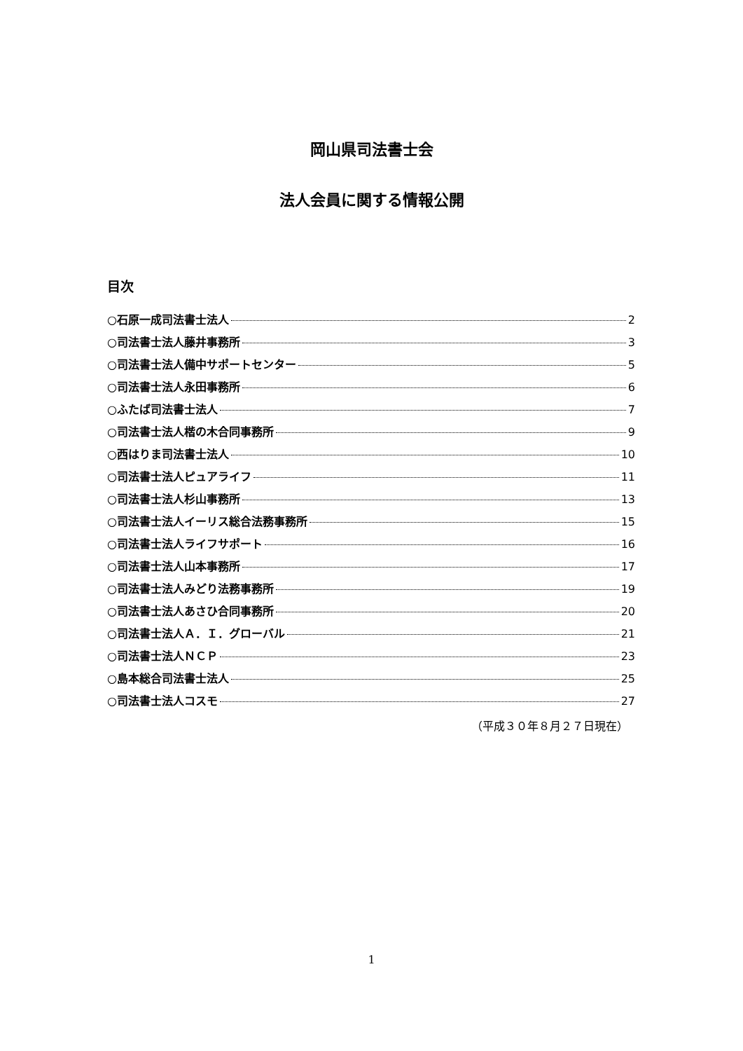岡山県司法書士会
法人会員に関する情報公開
目次
○石原一成司法書士法人 2
○司法書士法人藤井事務所 3
○司法書士法人備中サポートセンター 5
○司法書士法人永田事務所 6
○ふたば司法書士法人 7
○司法書士法人楷の木合同事務所 9
○西はりま司法書士法人 10
○司法書士法人ピュアライフ 11
○司法書士法人杉山事務所 13
○司法書士法人イーリス総合法務事務所 15
○司法書士法人ライフサポート 16
○司法書士法人山本事務所 17
○司法書士法人みどり法務事務所 19
○司法書士法人あさひ合同事務所 20
○司法書士法人Ａ．Ｉ．グローバル 21
○司法書士法人ＮＣＰ 23
○島本総合司法書士法人 25
○司法書士法人コスモ 27
（平成３０年８月２７日現在）
1